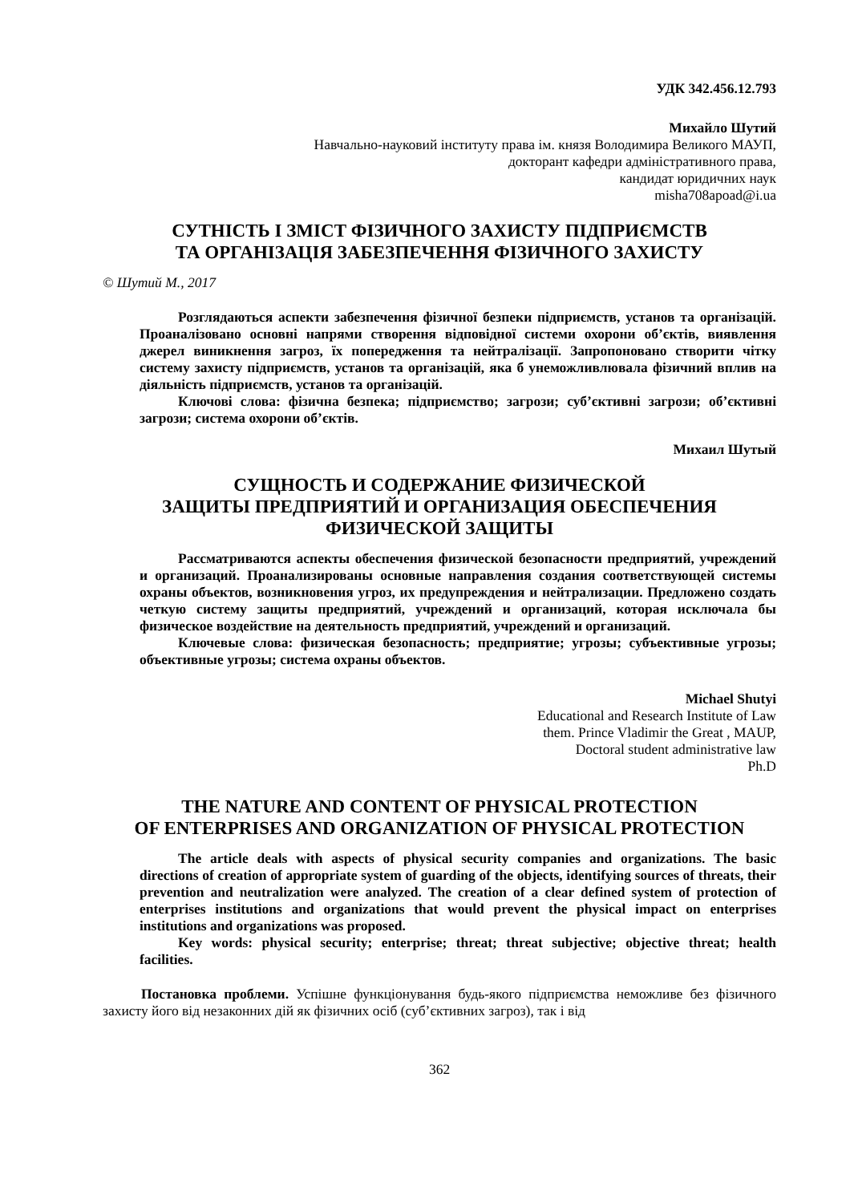УДК 342.456.12.793
Михайло Шутий
Навчально-науковий інституту права ім. князя Володимира Великого МАУП,
докторант кафедри адміністративного права,
кандидат юридичних наук
misha708apoad@i.ua
СУТНІСТЬ І ЗМІСТ ФІЗИЧНОГО ЗАХИСТУ ПІДПРИЄМСТВ
ТА ОРГАНІЗАЦІЯ ЗАБЕЗПЕЧЕННЯ ФІЗИЧНОГО ЗАХИСТУ
© Шутий М., 2017
Розглядаються аспекти забезпечення фізичної безпеки підприємств, установ та організацій. Проаналізовано основні напрями створення відповідної системи охорони об’єктів, виявлення джерел виникнення загроз, їх попередження та нейтралізації. Запропоновано створити чітку систему захисту підприємств, установ та організацій, яка б унеможливлювала фізичний вплив на діяльність підприємств, установ та організацій.
Ключові слова: фізична безпека; підприємство; загрози; суб’єктивні загрози; об’єктивні загрози; система охорони об’єктів.
Михаил Шутый
СУЩНОСТЬ И СОДЕРЖАНИЕ ФИЗИЧЕСКОЙ
ЗАЩИТЫ ПРЕДПРИЯТИЙ И ОРГАНИЗАЦИЯ ОБЕСПЕЧЕНИЯ
ФИЗИЧЕСКОЙ ЗАЩИТЫ
Рассматриваются аспекты обеспечения физической безопасности предприятий, учреждений и организаций. Проанализированы основные направления создания соответствующей системы охраны объектов, возникновения угроз, их предупреждения и нейтрализации. Предложено создать четкую систему защиты предприятий, учреждений и организаций, которая исключала бы физическое воздействие на деятельность предприятий, учреждений и организаций.
Ключевые слова: физическая безопасность; предприятие; угрозы; субъективные угрозы; объективные угрозы; система охраны объектов.
Michael Shutyi
Educational and Research Institute of Law
them. Prince Vladimir the Great , MAUP,
Doctoral student administrative law
Ph.D
THE NATURE AND CONTENT OF PHYSICAL PROTECTION
OF ENTERPRISES AND ORGANIZATION OF PHYSICAL PROTECTION
The article deals with aspects of physical security companies and organizations. The basic directions of creation of appropriate system of guarding of the objects, identifying sources of threats, their prevention and neutralization were analyzed. The creation of a clear defined system of protection of enterprises institutions and organizations that would prevent the physical impact on enterprises institutions and organizations was proposed.
Key words: physical security; enterprise; threat; threat subjective; objective threat; health facilities.
Постановка проблеми. Успішне функціонування будь-якого підприємства неможливе без фізичного захисту його від незаконних дій як фізичних осіб (суб’єктивних загроз), так і від
362